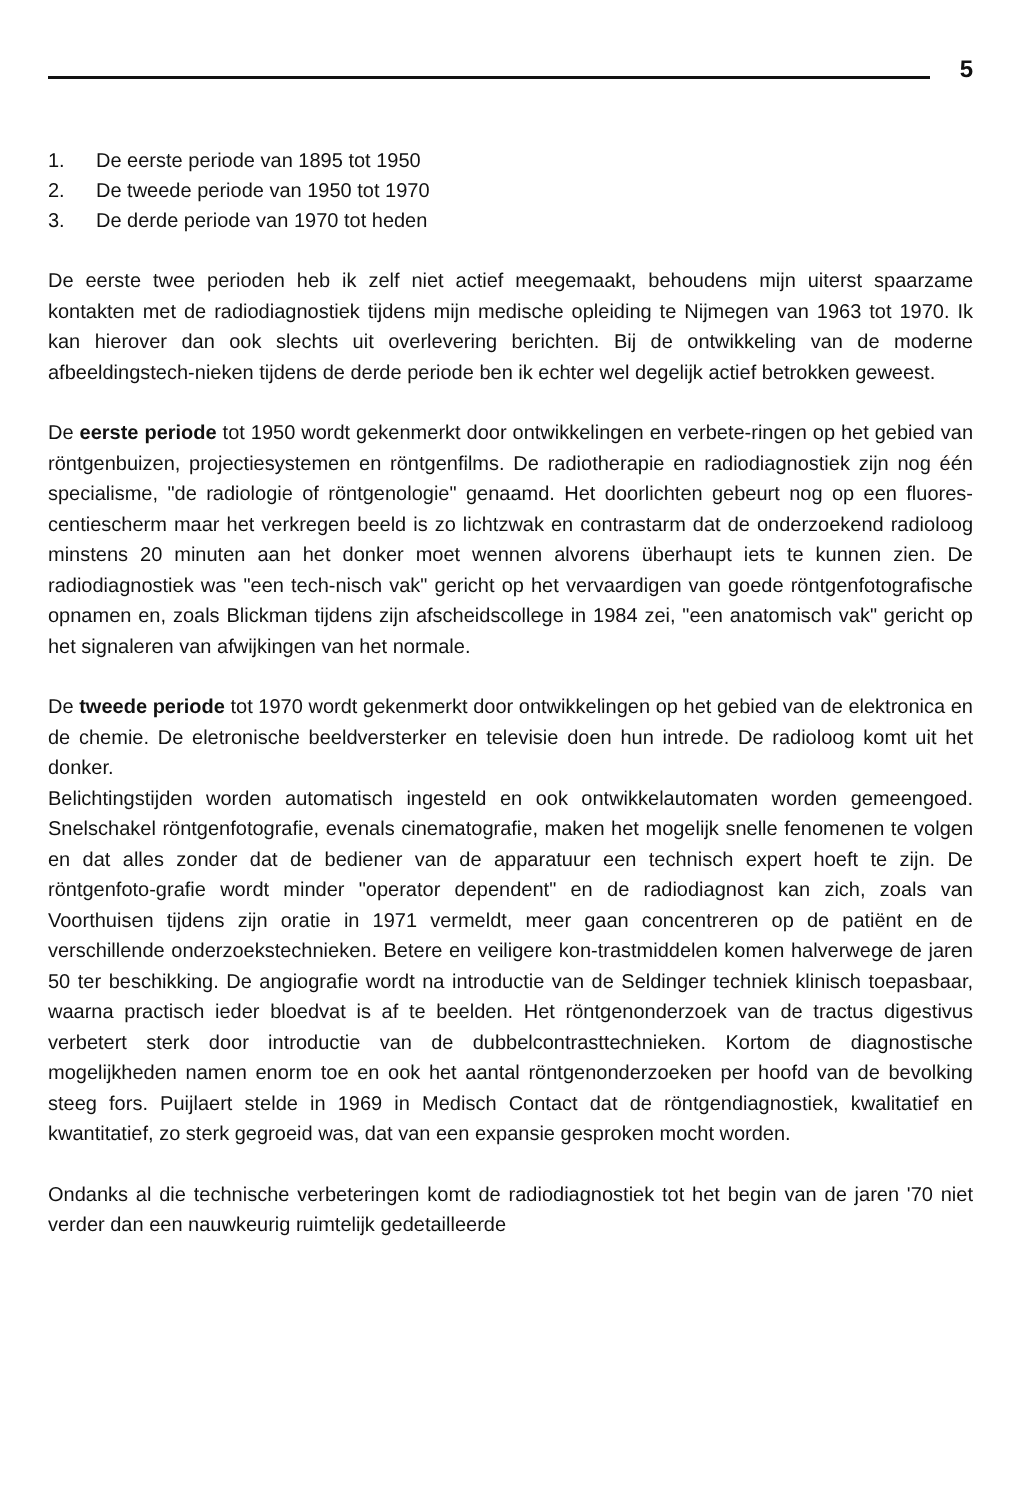5
1. De eerste periode van 1895 tot 1950
2. De tweede periode van 1950 tot 1970
3. De derde periode van 1970 tot heden
De eerste twee perioden heb ik zelf niet actief meegemaakt, behoudens mijn uiterst spaarzame kontakten met de radiodiagnostiek tijdens mijn medische opleiding te Nijmegen van 1963 tot 1970. Ik kan hierover dan ook slechts uit overlevering berichten. Bij de ontwikkeling van de moderne afbeeldingstech-nieken tijdens de derde periode ben ik echter wel degelijk actief betrokken geweest.
De eerste periode tot 1950 wordt gekenmerkt door ontwikkelingen en verbete-ringen op het gebied van röntgenbuizen, projectiesystemen en röntgenfilms. De radiotherapie en radiodiagnostiek zijn nog één specialisme, "de radiologie of röntgenologie" genaamd. Het doorlichten gebeurt nog op een fluores-centiescherm maar het verkregen beeld is zo lichtzwak en contrastarm dat de onderzoekend radioloog minstens 20 minuten aan het donker moet wennen alvorens überhaupt iets te kunnen zien. De radiodiagnostiek was "een tech-nisch vak" gericht op het vervaardigen van goede röntgenfotografische opnamen en, zoals Blickman tijdens zijn afscheidscollege in 1984 zei, "een anatomisch vak" gericht op het signaleren van afwijkingen van het normale.
De tweede periode tot 1970 wordt gekenmerkt door ontwikkelingen op het gebied van de elektronica en de chemie. De eletronische beeldversterker en televisie doen hun intrede. De radioloog komt uit het donker.
Belichtingstijden worden automatisch ingesteld en ook ontwikkelautomaten worden gemeengoed. Snelschakel röntgenfotografie, evenals cinematografie, maken het mogelijk snelle fenomenen te volgen en dat alles zonder dat de bediener van de apparatuur een technisch expert hoeft te zijn. De röntgenfoto-grafie wordt minder "operator dependent" en de radiodiagnost kan zich, zoals van Voorthuisen tijdens zijn oratie in 1971 vermeldt, meer gaan concentreren op de patiënt en de verschillende onderzoekstechnieken. Betere en veiligere kon-trastmiddelen komen halverwege de jaren 50 ter beschikking. De angiografie wordt na introductie van de Seldinger techniek klinisch toepasbaar, waarna practisch ieder bloedvat is af te beelden. Het röntgenonderzoek van de tractus digestivus verbetert sterk door introductie van de dubbelcontrasttechnieken. Kortom de diagnostische mogelijkheden namen enorm toe en ook het aantal röntgenonderzoeken per hoofd van de bevolking steeg fors. Puijlaert stelde in 1969 in Medisch Contact dat de röntgendiagnostiek, kwalitatief en kwantitatief, zo sterk gegroeid was, dat van een expansie gesproken mocht worden.
Ondanks al die technische verbeteringen komt de radiodiagnostiek tot het begin van de jaren '70 niet verder dan een nauwkeurig ruimtelijk gedetailleerde